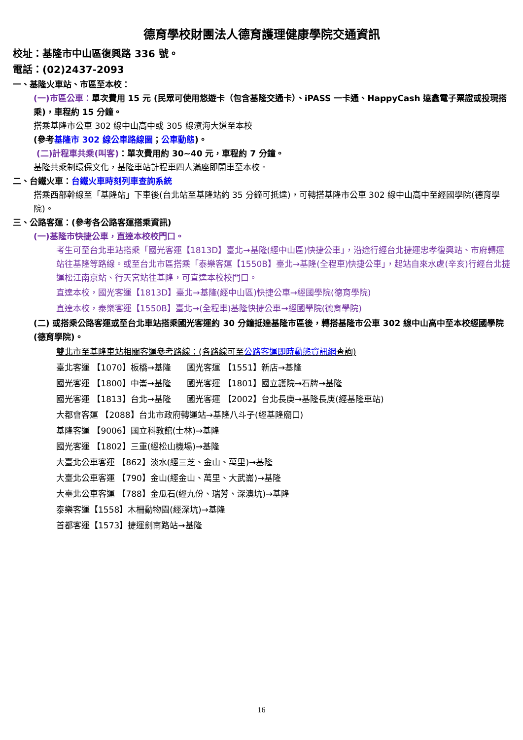德育學校財團法人德育護理健康學院交通資訊
校址：基隆市中山區復興路 336 號。
電話：(02)2437-2093
一、基隆火車站、市區至本校：
(一)市區公車：單次費用 15 元 (民眾可使用悠遊卡（包含基隆交通卡）、iPASS 一卡通、HappyCash 遠鑫電子票證或投現搭乘)，車程約 15 分鐘。
搭乘基隆市公車 302 線中山高中或 305 線濱海大道至本校
(參考基隆市 302 線公車路線圖；公車動態)。
(二)計程車共乘(叫客)：單次費用約 30~40 元，車程約 7 分鐘。
基隆共乘制環保文化，基隆車站計程車四人滿座即開車至本校。
二、台鐵火車：台鐵火車時刻列車查詢系統
搭乘西部幹線至「基隆站」下車後(台北站至基隆站約 35 分鐘可抵達)，可轉搭基隆市公車 302 線中山高中至經國學院(德育學院)。
三、公路客運：(參考各公路客運搭乘資訊)
(一)基隆市快捷公車，直達本校校門口。
考生可至台北車站搭乘「國光客運【1813D】臺北→基隆(經中山區)快捷公車」，沿途行經台北捷運忠孝復興站、市府轉運站往基隆等路線。或至台北市區搭乘「泰樂客運【1550B】臺北→基隆(全程車)快捷公車」，起站自來水處(辛亥)行經台北捷運松江南京站、行天宮站往基隆，可直達本校校門口。
直達本校，國光客運【1813D】臺北→基隆(經中山區)快捷公車→經國學院(德育學院)
直達本校，泰樂客運【1550B】臺北→(全程車)基隆快捷公車→經國學院(德育學院)
(二) 或搭乘公路客運或至台北車站搭乘國光客運約 30 分鐘抵達基隆市區後，轉搭基隆市公車 302 線中山高中至本校經國學院(德育學院)。
雙北市至基隆車站相關客運參考路線：(各路線可至公路客運即時動態資訊網查詢)
臺北客運 【1070】板橋→基隆 國光客運 【1551】新店→基隆
國光客運 【1800】中崙→基隆 國光客運 【1801】國立護院→石牌→基隆
國光客運 【1813】台北→基隆 國光客運 【2002】台北長庚→基隆長庚(經基隆車站)
大都會客運 【2088】台北市政府轉運站→基隆八斗子(經基隆廟口)
基隆客運 【9006】國立科教館(士林)→基隆
國光客運 【1802】三重(經松山機場)→基隆
大臺北公車客運 【862】淡水(經三芝、金山、萬里)→基隆
大臺北公車客運 【790】金山(經金山、萬里、大武崙)→基隆
大臺北公車客運 【788】金瓜石(經九份、瑞芳、深澳坑)→基隆
泰樂客運【1558】木柵動物園(經深坑)→基隆
首都客運【1573】捷運劍南路站→基隆
16